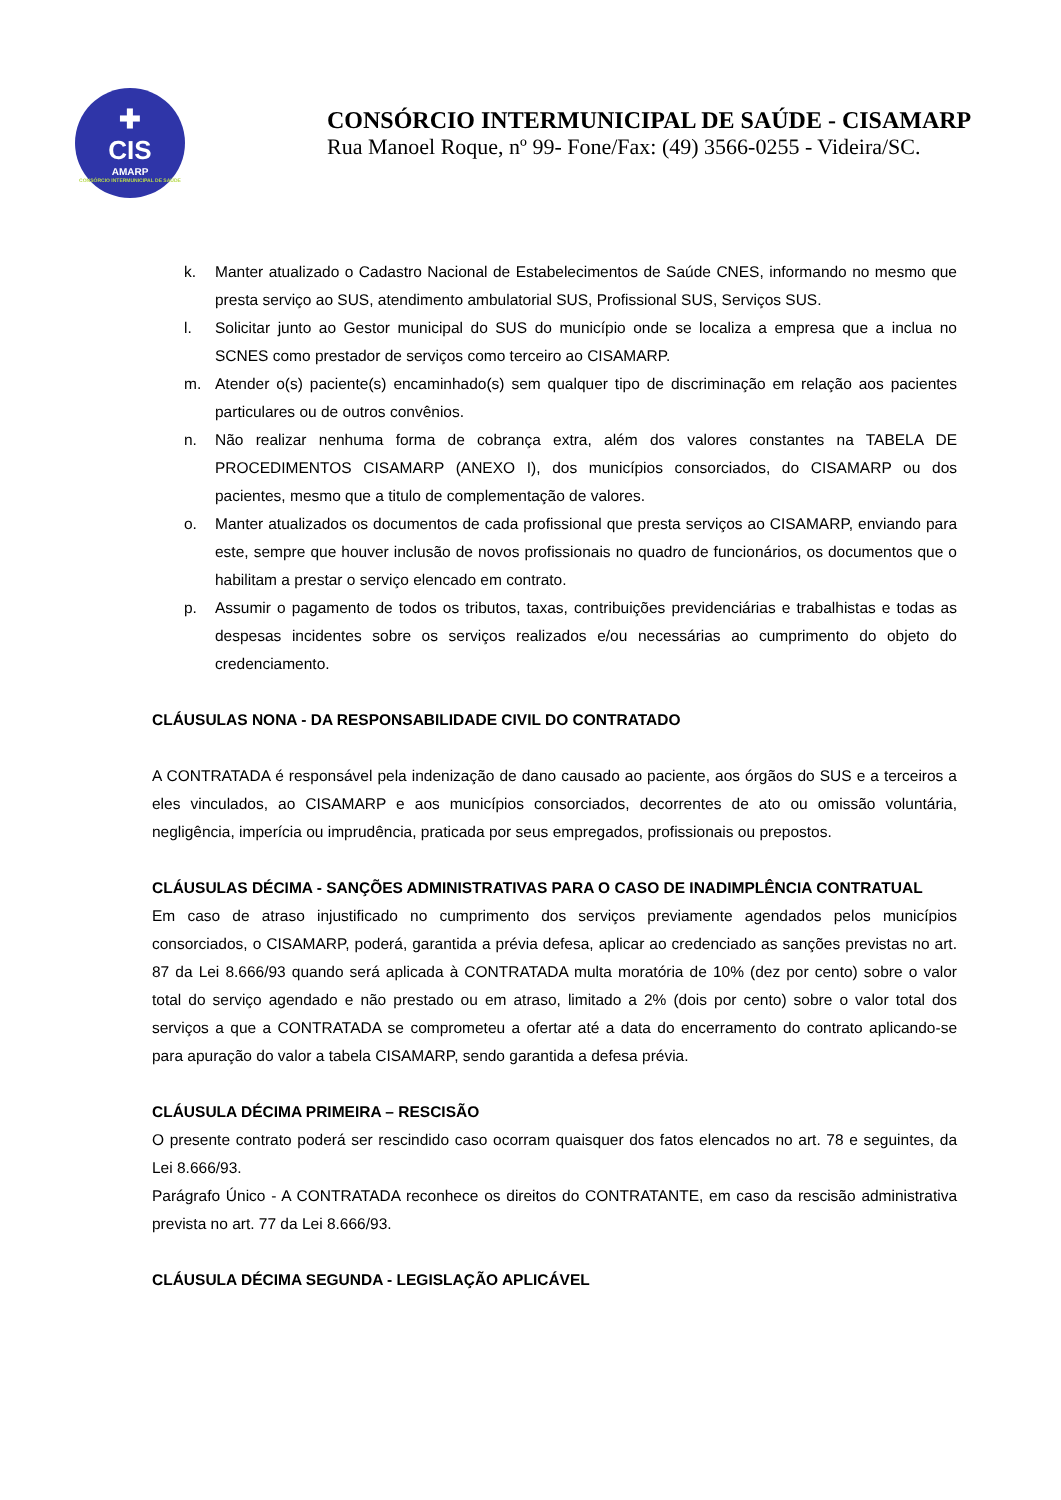✚
CIS
AMARP
CONSÓRCIO INTERMUNICIPAL DE SAÚDE
CONSÓRCIO INTERMUNICIPAL DE SAÚDE - CISAMARP
Rua Manoel Roque, nº 99- Fone/Fax: (49) 3566-0255 - Videira/SC.
k. Manter atualizado o Cadastro Nacional de Estabelecimentos de Saúde CNES, informando no mesmo que presta serviço ao SUS, atendimento ambulatorial SUS, Profissional SUS, Serviços SUS.
l. Solicitar junto ao Gestor municipal do SUS do município onde se localiza a empresa que a inclua no SCNES como prestador de serviços como terceiro ao CISAMARP.
m. Atender o(s) paciente(s) encaminhado(s) sem qualquer tipo de discriminação em relação aos pacientes particulares ou de outros convênios.
n. Não realizar nenhuma forma de cobrança extra, além dos valores constantes na TABELA DE PROCEDIMENTOS CISAMARP (ANEXO I), dos municípios consorciados, do CISAMARP ou dos pacientes, mesmo que a titulo de complementação de valores.
o. Manter atualizados os documentos de cada profissional que presta serviços ao CISAMARP, enviando para este, sempre que houver inclusão de novos profissionais no quadro de funcionários, os documentos que o habilitam a prestar o serviço elencado em contrato.
p. Assumir o pagamento de todos os tributos, taxas, contribuições previdenciárias e trabalhistas e todas as despesas incidentes sobre os serviços realizados e/ou necessárias ao cumprimento do objeto do credenciamento.
CLÁUSULAS NONA - DA RESPONSABILIDADE CIVIL DO CONTRATADO
A CONTRATADA é responsável pela indenização de dano causado ao paciente, aos órgãos do SUS e a terceiros a eles vinculados, ao CISAMARP e aos municípios consorciados, decorrentes de ato ou omissão voluntária, negligência, imperícia ou imprudência, praticada por seus empregados, profissionais ou prepostos.
CLÁUSULAS DÉCIMA - SANÇÕES ADMINISTRATIVAS PARA O CASO DE INADIMPLÊNCIA CONTRATUAL
Em caso de atraso injustificado no cumprimento dos serviços previamente agendados pelos municípios consorciados, o CISAMARP, poderá, garantida a prévia defesa, aplicar ao credenciado as sanções previstas no art. 87 da Lei 8.666/93 quando será aplicada à CONTRATADA multa moratória de 10% (dez por cento) sobre o valor total do serviço agendado e não prestado ou em atraso, limitado a 2% (dois por cento) sobre o valor total dos serviços a que a CONTRATADA se comprometeu a ofertar até a data do encerramento do contrato aplicando-se para apuração do valor a tabela CISAMARP, sendo garantida a defesa prévia.
CLÁUSULA DÉCIMA PRIMEIRA – RESCISÃO
O presente contrato poderá ser rescindido caso ocorram quaisquer dos fatos elencados no art. 78 e seguintes, da Lei 8.666/93.
Parágrafo Único - A CONTRATADA reconhece os direitos do CONTRATANTE, em caso da rescisão administrativa prevista no art. 77 da Lei 8.666/93.
CLÁUSULA DÉCIMA SEGUNDA - LEGISLAÇÃO APLICÁVEL